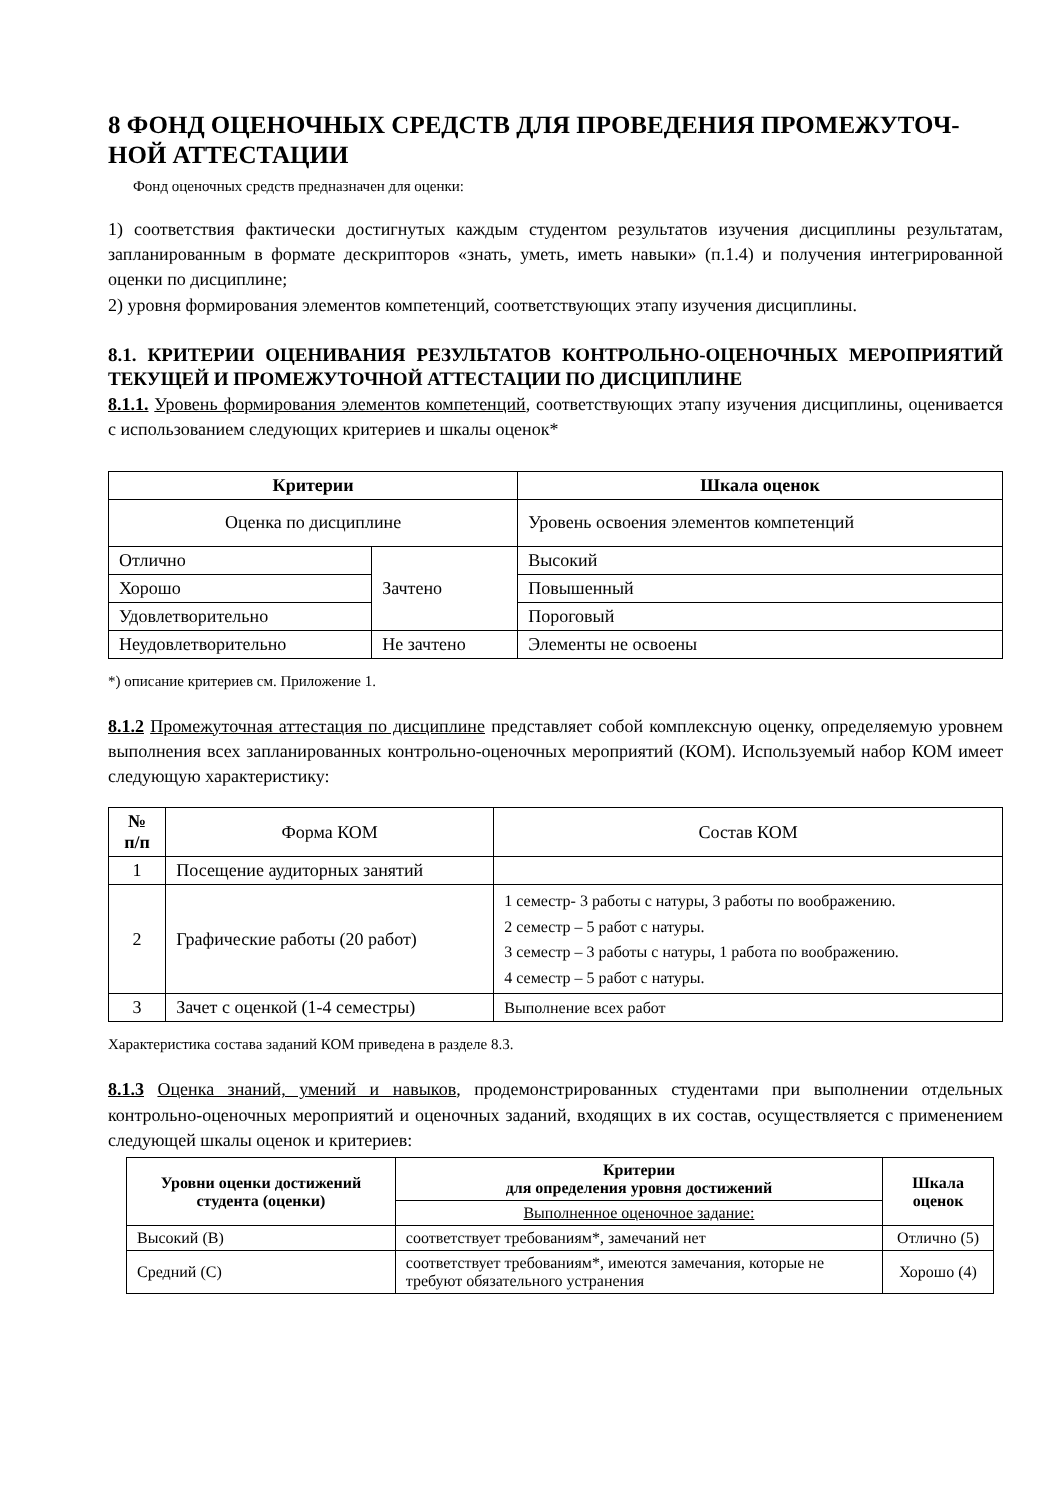8 ФОНД ОЦЕНОЧНЫХ СРЕДСТВ ДЛЯ ПРОВЕДЕНИЯ ПРОМЕЖУТОЧ-НОЙ АТТЕСТАЦИИ
Фонд оценочных средств предназначен для оценки:
1) соответствия фактически достигнутых каждым студентом результатов изучения дисциплины результатам, запланированным в формате дескрипторов «знать, уметь, иметь навыки» (п.1.4) и получения интегрированной оценки по дисциплине;
2) уровня формирования элементов компетенций, соответствующих этапу изучения дисциплины.
8.1. КРИТЕРИИ ОЦЕНИВАНИЯ РЕЗУЛЬТАТОВ КОНТРОЛЬНО-ОЦЕНОЧНЫХ МЕРОПРИЯТИЙ ТЕКУЩЕЙ И ПРОМЕЖУТОЧНОЙ АТТЕСТАЦИИ ПО ДИСЦИПЛИНЕ
8.1.1. Уровень формирования элементов компетенций, соответствующих этапу изучения дисциплины, оценивается с использованием следующих критериев и шкалы оценок*
| Критерии | | Шкала оценок |
| --- | --- | --- |
| Оценка по дисциплине | | Уровень освоения элементов компетенций |
| Отлично | Зачтено | Высокий |
| Хорошо | | Повышенный |
| Удовлетворительно | | Пороговый |
| Неудовлетворительно | Не зачтено | Элементы не освоены |
*) описание критериев см. Приложение 1.
8.1.2 Промежуточная аттестация по дисциплине представляет собой комплексную оценку, определяемую уровнем выполнения всех запланированных контрольно-оценочных мероприятий (КОМ). Используемый набор КОМ имеет следующую характеристику:
| № п/п | Форма КОМ | Состав КОМ |
| --- | --- | --- |
| 1 | Посещение аудиторных занятий | |
| 2 | Графические работы (20 работ) | 1 семестр- 3 работы с натуры, 3 работы по воображению. 2 семестр – 5 работ с натуры. 3 семестр – 3 работы с натуры, 1 работа по воображению. 4 семестр – 5 работ с натуры. |
| 3 | Зачет с оценкой (1-4 семестры) | Выполнение всех работ |
Характеристика состава заданий КОМ приведена в разделе 8.3.
8.1.3 Оценка знаний, умений и навыков, продемонстрированных студентами при выполнении отдельных контрольно-оценочных мероприятий и оценочных заданий, входящих в их состав, осуществляется с применением следующей шкалы оценок и критериев:
| Уровни оценки достижений студента (оценки) | Критерии для определения уровня достижений | Шкала оценок |
| --- | --- | --- |
| | Выполненное оценочное задание: | |
| Высокий (В) | соответствует требованиям*, замечаний нет | Отлично (5) |
| Средний (С) | соответствует требованиям*, имеются замечания, которые не требуют обязательного устранения | Хорошо (4) |